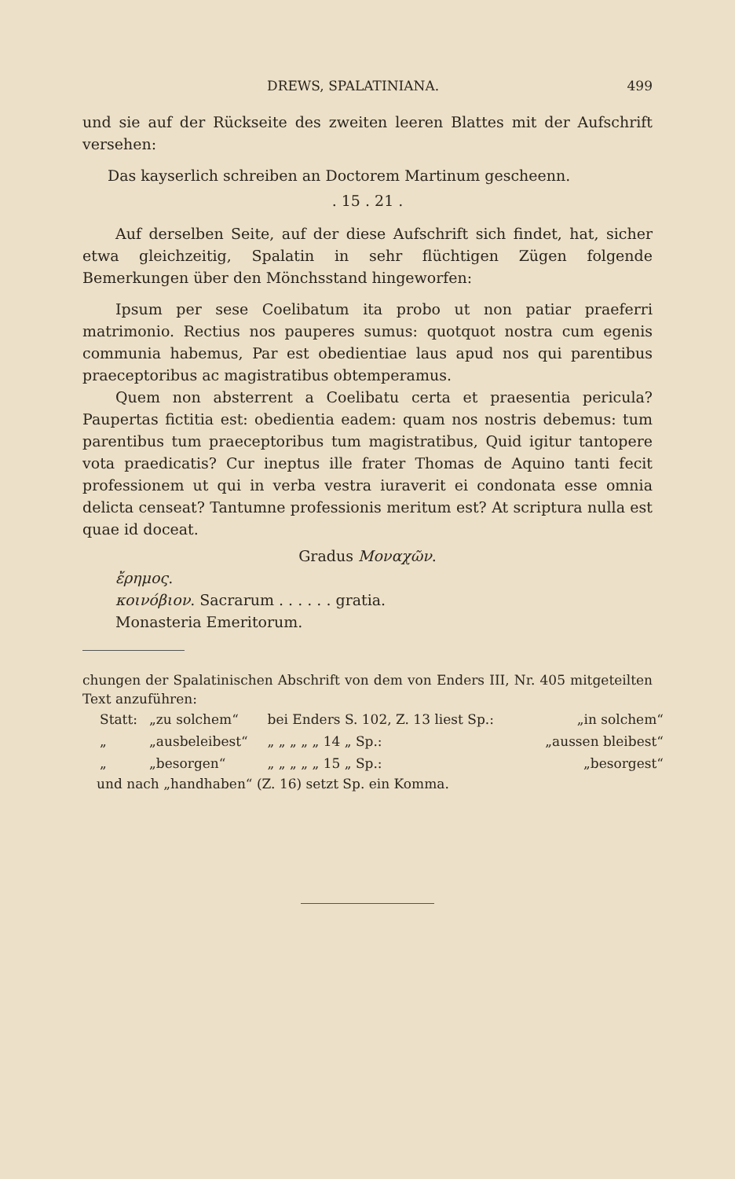DREWS, SPALATINIANA. 499
und sie auf der Rückseite des zweiten leeren Blattes mit der Aufschrift versehen:
Das kayserlich schreiben an Doctorem Martinum gescheenn.
. 15 . 21 .
Auf derselben Seite, auf der diese Aufschrift sich findet, hat, sicher etwa gleichzeitig, Spalatin in sehr flüchtigen Zügen folgende Bemerkungen über den Mönchsstand hingeworfen:
Ipsum per sese Coelibatum ita probo ut non patiar praeferri matrimonio. Rectius nos pauperes sumus: quotquot nostra cum egenis communia habemus, Par est obedientiae laus apud nos qui parentibus praeceptoribus ac magistratibus obtemperamus.
Quem non absterrent a Coelibatu certa et praesentia pericula? Paupertas fictitia est: obedientia eadem: quam nos nostris debemus: tum parentibus tum praeceptoribus tum magistratibus, Quid igitur tantopere vota praedicatis? Cur ineptus ille frater Thomas de Aquino tanti fecit professionem ut qui in verba vestra iuraverit ei condonata esse omnia delicta censeat? Tantumne professionis meritum est? At scriptura nulla est quae id doceat.
Gradus Μοναχῶν.
ἔρημος.
κοινόβιον. Sacrarum . . . . . . gratia.
Monasteria Emeritorum.
chungen der Spalatinischen Abschrift von dem von Enders III, Nr. 405 mitgeteilten Text anzuführen:
| Statt: | „zu solchem“ | bei Enders S. 102, Z. 13 liest Sp.: | „in solchem“ |
| „ | „ausbeleibest“ | „ „ „ „ „ 14 „ Sp.: | „aussen bleibest“ |
| „ | „besorgen“ | „ „ „ „ „ 15 „ Sp.: | „besorgest“ |
und nach „handhaben“ (Z. 16) setzt Sp. ein Komma.